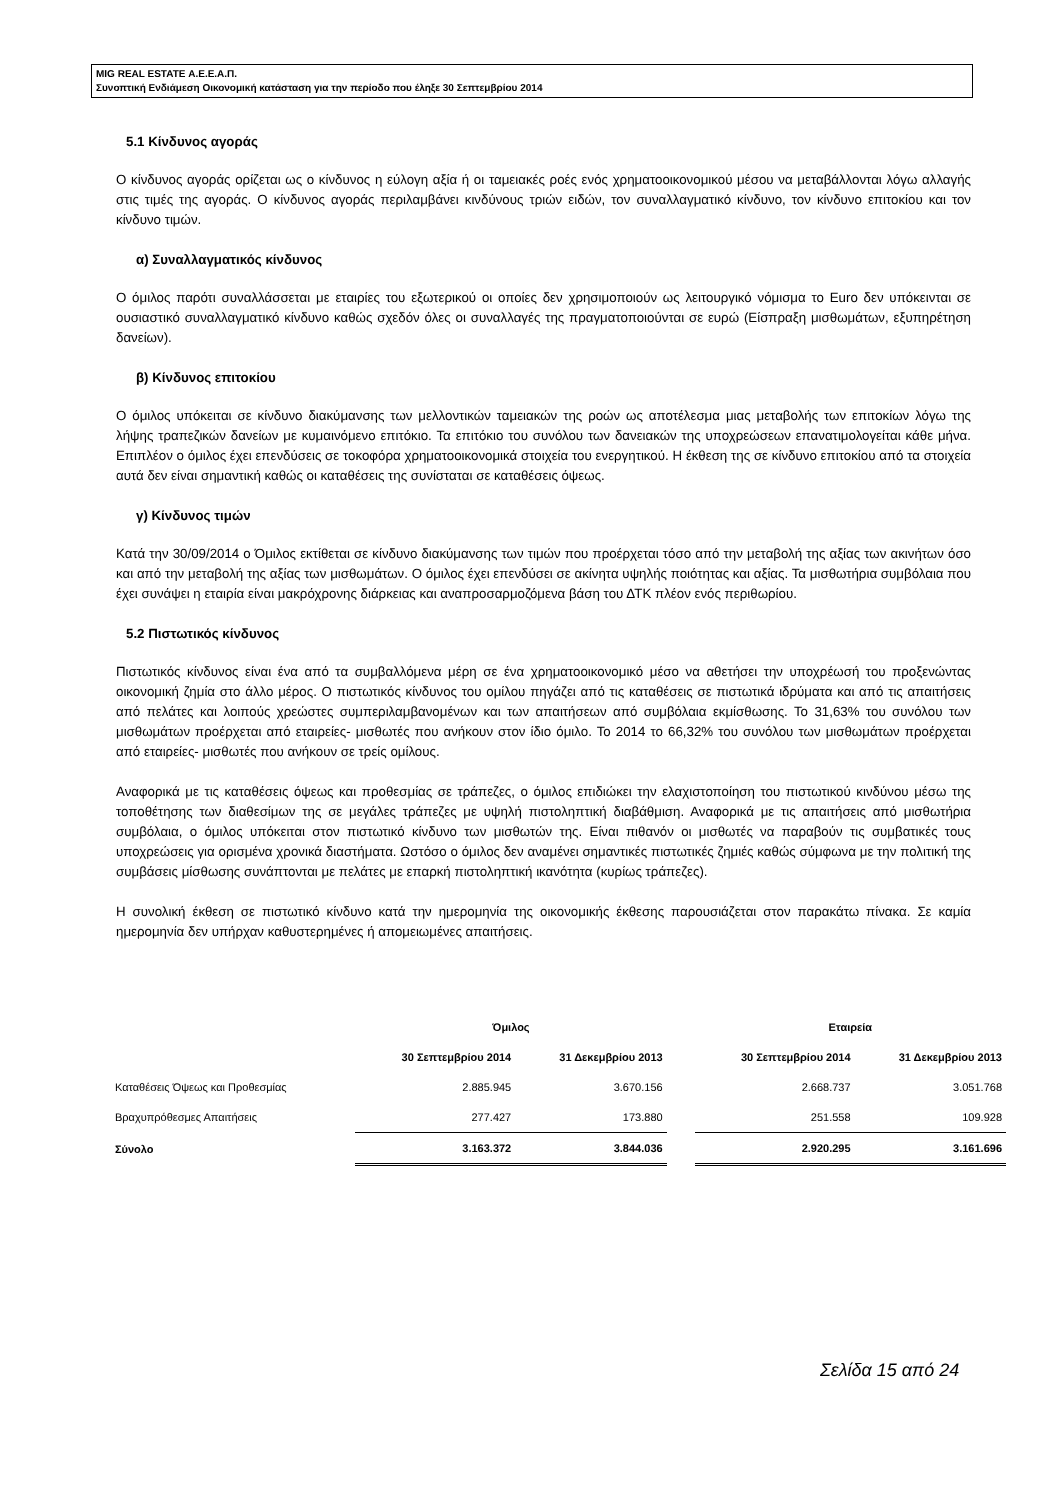MIG REAL ESTATE Α.Ε.Ε.Α.Π.
Συνοπτική Ενδιάμεση Οικονομική κατάσταση για την περίοδο που έληξε 30 Σεπτεμβρίου 2014
5.1 Κίνδυνος αγοράς
Ο κίνδυνος αγοράς ορίζεται ως ο κίνδυνος η εύλογη αξία ή οι ταμειακές ροές ενός χρηματοοικονομικού μέσου να μεταβάλλονται λόγω αλλαγής στις τιμές της αγοράς. Ο κίνδυνος αγοράς περιλαμβάνει κινδύνους τριών ειδών, τον συναλλαγματικό κίνδυνο, τον κίνδυνο επιτοκίου και τον κίνδυνο τιμών.
α) Συναλλαγματικός κίνδυνος
Ο όμιλος παρότι συναλλάσσεται με εταιρίες του εξωτερικού οι οποίες δεν χρησιμοποιούν ως λειτουργικό νόμισμα το Euro δεν υπόκεινται σε ουσιαστικό συναλλαγματικό κίνδυνο καθώς σχεδόν όλες οι συναλλαγές της πραγματοποιούνται σε ευρώ (Είσπραξη μισθωμάτων, εξυπηρέτηση δανείων).
β) Κίνδυνος επιτοκίου
Ο όμιλος υπόκειται σε κίνδυνο διακύμανσης των μελλοντικών ταμειακών της ροών ως αποτέλεσμα μιας μεταβολής των επιτοκίων λόγω της λήψης τραπεζικών δανείων με κυμαινόμενο επιτόκιο. Τα επιτόκιο του συνόλου των δανειακών της υποχρεώσεων επανατιμολογείται κάθε μήνα. Επιπλέον ο όμιλος έχει επενδύσεις σε τοκοφόρα χρηματοοικονομικά στοιχεία του ενεργητικού. Η έκθεση της σε κίνδυνο επιτοκίου από τα στοιχεία αυτά δεν είναι σημαντική καθώς οι καταθέσεις της συνίσταται σε καταθέσεις όψεως.
γ) Κίνδυνος τιμών
Κατά την 30/09/2014 ο Όμιλος εκτίθεται σε κίνδυνο διακύμανσης των τιμών που προέρχεται τόσο από την μεταβολή της αξίας των ακινήτων όσο και από την μεταβολή της αξίας των μισθωμάτων. Ο όμιλος έχει επενδύσει σε ακίνητα υψηλής ποιότητας και αξίας. Τα μισθωτήρια συμβόλαια που έχει συνάψει η εταιρία είναι μακρόχρονης διάρκειας και αναπροσαρμοζόμενα βάση του ΔΤΚ πλέον ενός περιθωρίου.
5.2 Πιστωτικός κίνδυνος
Πιστωτικός κίνδυνος είναι ένα από τα συμβαλλόμενα μέρη σε ένα χρηματοοικονομικό μέσο να αθετήσει την υποχρέωσή του προξενώντας οικονομική ζημία στο άλλο μέρος. Ο πιστωτικός κίνδυνος του ομίλου πηγάζει από τις καταθέσεις σε πιστωτικά ιδρύματα και από τις απαιτήσεις από πελάτες και λοιπούς χρεώστες συμπεριλαμβανομένων και των απαιτήσεων από συμβόλαια εκμίσθωσης. Το 31,63% του συνόλου των μισθωμάτων προέρχεται από εταιρείες- μισθωτές που ανήκουν στον ίδιο όμιλο. Το 2014 το 66,32% του συνόλου των μισθωμάτων προέρχεται από εταιρείες- μισθωτές που ανήκουν σε τρείς ομίλους.
Αναφορικά με τις καταθέσεις όψεως και προθεσμίας σε τράπεζες, ο όμιλος επιδιώκει την ελαχιστοποίηση του πιστωτικού κινδύνου μέσω της τοποθέτησης των διαθεσίμων της σε μεγάλες τράπεζες με υψηλή πιστοληπτική διαβάθμιση. Αναφορικά με τις απαιτήσεις από μισθωτήρια συμβόλαια, ο όμιλος υπόκειται στον πιστωτικό κίνδυνο των μισθωτών της. Είναι πιθανόν οι μισθωτές να παραβούν τις συμβατικές τους υποχρεώσεις για ορισμένα χρονικά διαστήματα. Ωστόσο ο όμιλος δεν αναμένει σημαντικές πιστωτικές ζημιές καθώς σύμφωνα με την πολιτική της συμβάσεις μίσθωσης συνάπτονται με πελάτες με επαρκή πιστοληπτική ικανότητα (κυρίως τράπεζες).
Η συνολική έκθεση σε πιστωτικό κίνδυνο κατά την ημερομηνία της οικονομικής έκθεσης παρουσιάζεται στον παρακάτω πίνακα. Σε καμία ημερομηνία δεν υπήρχαν καθυστερημένες ή απομειωμένες απαιτήσεις.
| | Όμιλος | | | Εταιρεία | |
| --- | --- | --- | --- | --- | --- |
| | 30 Σεπτεμβρίου 2014 | 31 Δεκεμβρίου 2013 | | 30 Σεπτεμβρίου 2014 | 31 Δεκεμβρίου 2013 |
| Καταθέσεις Όψεως και Προθεσμίας | 2.885.945 | 3.670.156 | | 2.668.737 | 3.051.768 |
| Βραχυπρόθεσμες Απαιτήσεις | 277.427 | 173.880 | | 251.558 | 109.928 |
| Σύνολο | 3.163.372 | 3.844.036 | | 2.920.295 | 3.161.696 |
Σελίδα 15 από 24